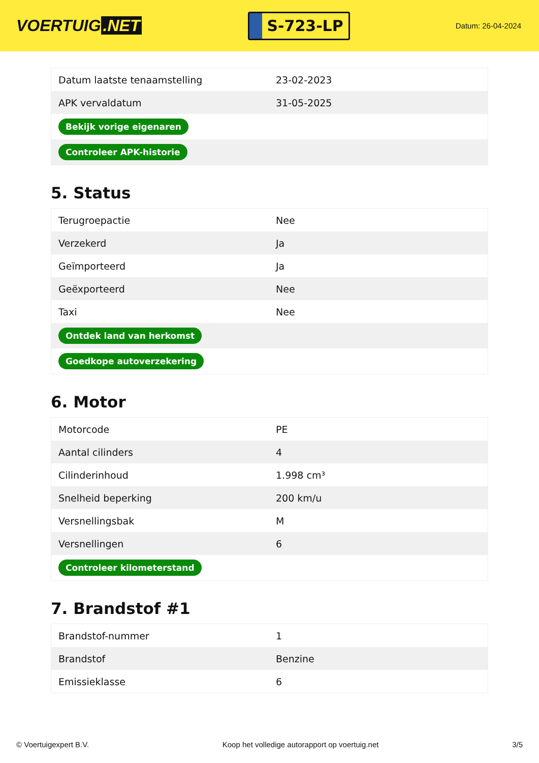VOERTUIG.NET
S-723-LP
Datum: 26-04-2024
| Datum laatste tenaamstelling | 23-02-2023 |
| APK vervaldatum | 31-05-2025 |
| Bekijk vorige eigenaren | |
| Controleer APK-historie | |
5. Status
| Terugroepactie | Nee |
| Verzekerd | Ja |
| Geïmporteerd | Ja |
| Geëxporteerd | Nee |
| Taxi | Nee |
| Ontdek land van herkomst | |
| Goedkope autoverzekering | |
6. Motor
| Motorcode | PE |
| Aantal cilinders | 4 |
| Cilinderinhoud | 1.998 cm³ |
| Snelheid beperking | 200 km/u |
| Versnellingsbak | M |
| Versnellingen | 6 |
| Controleer kilometerstand | |
7. Brandstof #1
| Brandstof-nummer | 1 |
| Brandstof | Benzine |
| Emissieklasse | 6 |
© Voertuigexpert B.V. Koop het volledige autorapport op voertuig.net 3/5